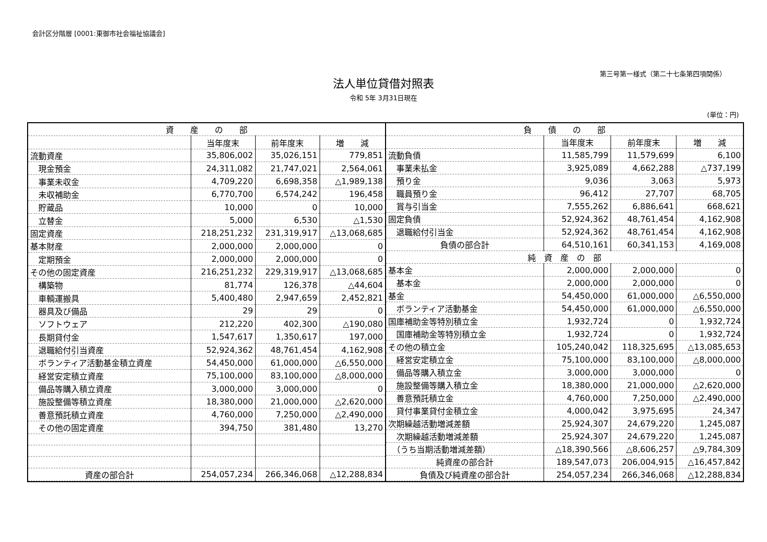会計区分階層 [0001:東御市社会福祉協議会]
第三号第一様式（第二十七条第四項関係）
法人単位貸借対照表
令和 5年 3月31日現在
(単位：円)
| 資 産 の 部 | | | |
| --- | --- | --- | --- |
| | 当年度末 | 前年度末 | 増 減 |
| 流動資産 | 35,806,002 | 35,026,151 | 779,851 |
| 現金預金 | 24,311,082 | 21,747,021 | 2,564,061 |
| 事業未収金 | 4,709,220 | 6,698,358 | △1,989,138 |
| 未収補助金 | 6,770,700 | 6,574,242 | 196,458 |
| 貯蔵品 | 10,000 | 0 | 10,000 |
| 立替金 | 5,000 | 6,530 | △1,530 |
| 固定資産 | 218,251,232 | 231,319,917 | △13,068,685 |
| 基本財産 | 2,000,000 | 2,000,000 | 0 |
| 定期預金 | 2,000,000 | 2,000,000 | 0 |
| その他の固定資産 | 216,251,232 | 229,319,917 | △13,068,685 |
| 構築物 | 81,774 | 126,378 | △44,604 |
| 車輌運搬具 | 5,400,480 | 2,947,659 | 2,452,821 |
| 器具及び備品 | 29 | 29 | 0 |
| ソフトウェア | 212,220 | 402,300 | △190,080 |
| 長期貸付金 | 1,547,617 | 1,350,617 | 197,000 |
| 退職給付引当資産 | 52,924,362 | 48,761,454 | 4,162,908 |
| ボランティア活動基金積立資産 | 54,450,000 | 61,000,000 | △6,550,000 |
| 経営安定積立資産 | 75,100,000 | 83,100,000 | △8,000,000 |
| 備品等購入積立資産 | 3,000,000 | 3,000,000 | 0 |
| 施設整備等積立資産 | 18,380,000 | 21,000,000 | △2,620,000 |
| 善意預託積立資産 | 4,760,000 | 7,250,000 | △2,490,000 |
| その他の固定資産 | 394,750 | 381,480 | 13,270 |
| 資産の部合計 | 254,057,234 | 266,346,068 | △12,288,834 |
| 負 債 の 部 | | | |
| --- | --- | --- | --- |
| | 当年度末 | 前年度末 | 増 減 |
| 流動負債 | 11,585,799 | 11,579,699 | 6,100 |
| 事業未払金 | 3,925,089 | 4,662,288 | △737,199 |
| 預り金 | 9,036 | 3,063 | 5,973 |
| 職員預り金 | 96,412 | 27,707 | 68,705 |
| 賞与引当金 | 7,555,262 | 6,886,641 | 668,621 |
| 固定負債 | 52,924,362 | 48,761,454 | 4,162,908 |
| 退職給付引当金 | 52,924,362 | 48,761,454 | 4,162,908 |
| 負債の部合計 | 64,510,161 | 60,341,153 | 4,169,008 |
| 純 資 産 の 部 | | | |
| 基本金 | 2,000,000 | 2,000,000 | 0 |
| 基本金 | 2,000,000 | 2,000,000 | 0 |
| 基金 | 54,450,000 | 61,000,000 | △6,550,000 |
| ボランティア活動基金 | 54,450,000 | 61,000,000 | △6,550,000 |
| 国庫補助金等特別積立金 | 1,932,724 | 0 | 1,932,724 |
| 国庫補助金等特別積立金 | 1,932,724 | 0 | 1,932,724 |
| その他の積立金 | 105,240,042 | 118,325,695 | △13,085,653 |
| 経営安定積立金 | 75,100,000 | 83,100,000 | △8,000,000 |
| 備品等購入積立金 | 3,000,000 | 3,000,000 | 0 |
| 施設整備等購入積立金 | 18,380,000 | 21,000,000 | △2,620,000 |
| 善意預託積立金 | 4,760,000 | 7,250,000 | △2,490,000 |
| 貸付事業貸付金積立金 | 4,000,042 | 3,975,695 | 24,347 |
| 次期繰越活動増減差額 | 25,924,307 | 24,679,220 | 1,245,087 |
| 次期繰越活動増減差額 | 25,924,307 | 24,679,220 | 1,245,087 |
| （うち当期活動増減差額） | △18,390,566 | △8,606,257 | △9,784,309 |
| 純資産の部合計 | 189,547,073 | 206,004,915 | △16,457,842 |
| 負債及び純資産の部合計 | 254,057,234 | 266,346,068 | △12,288,834 |